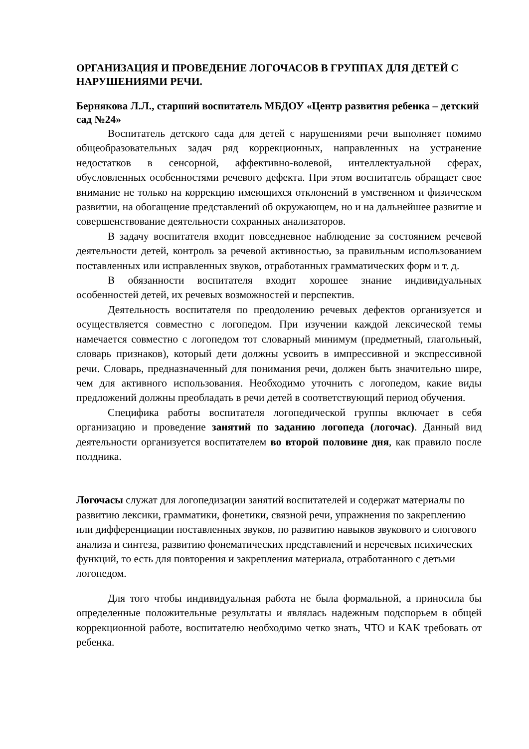ОРГАНИЗАЦИЯ И ПРОВЕДЕНИЕ ЛОГОЧАСОВ В ГРУППАХ ДЛЯ ДЕТЕЙ С НАРУШЕНИЯМИ РЕЧИ.
Бернякова Л.Л., старший воспитатель МБДОУ «Центр развития ребенка – детский сад №24»
Воспитатель детского сада для детей с нарушениями речи выполняет помимо общеобразовательных задач ряд коррекционных, направленных на устранение недостатков в сенсорной, аффективно-волевой, интеллектуальной сферах, обусловленных особенностями речевого дефекта. При этом воспитатель обращает свое внимание не только на коррекцию имеющихся отклонений в умственном и физическом развитии, на обогащение представлений об окружающем, но и на дальнейшее развитие и совершенствование деятельности сохранных анализаторов.
В задачу воспитателя входит повседневное наблюдение за состоянием речевой деятельности детей, контроль за речевой активностью, за правильным использованием поставленных или исправленных звуков, отработанных грамматических форм и т. д.
В обязанности воспитателя входит хорошее знание индивидуальных особенностей детей, их речевых возможностей и перспектив.
Деятельность воспитателя по преодолению речевых дефектов организуется и осуществляется совместно с логопедом. При изучении каждой лексической темы намечается совместно с логопедом тот словарный минимум (предметный, глагольный, словарь признаков), который дети должны усвоить в импрессивной и экспрессивной речи. Словарь, предназначенный для понимания речи, должен быть значительно шире, чем для активного использования. Необходимо уточнить с логопедом, какие виды предложений должны преобладать в речи детей в соответствующий период обучения.
Специфика работы воспитателя логопедической группы включает в себя организацию и проведение занятий по заданию логопеда (логочас). Данный вид деятельности организуется воспитателем во второй половине дня, как правило после полдника.
Логочасы служат для логопедизации занятий воспитателей и содержат материалы по развитию лексики, грамматики, фонетики, связной речи, упражнения по закреплению или дифференциации поставленных звуков, по развитию навыков звукового и слогового анализа и синтеза, развитию фонематических представлений и неречевых психических функций, то есть для повторения и закрепления материала, отработанного с детьми логопедом.
Для того чтобы индивидуальная работа не была формальной, а приносила бы определенные положительные результаты и являлась надежным подспорьем в общей коррекционной работе, воспитателю необходимо четко знать, ЧТО и КАК требовать от ребенка.